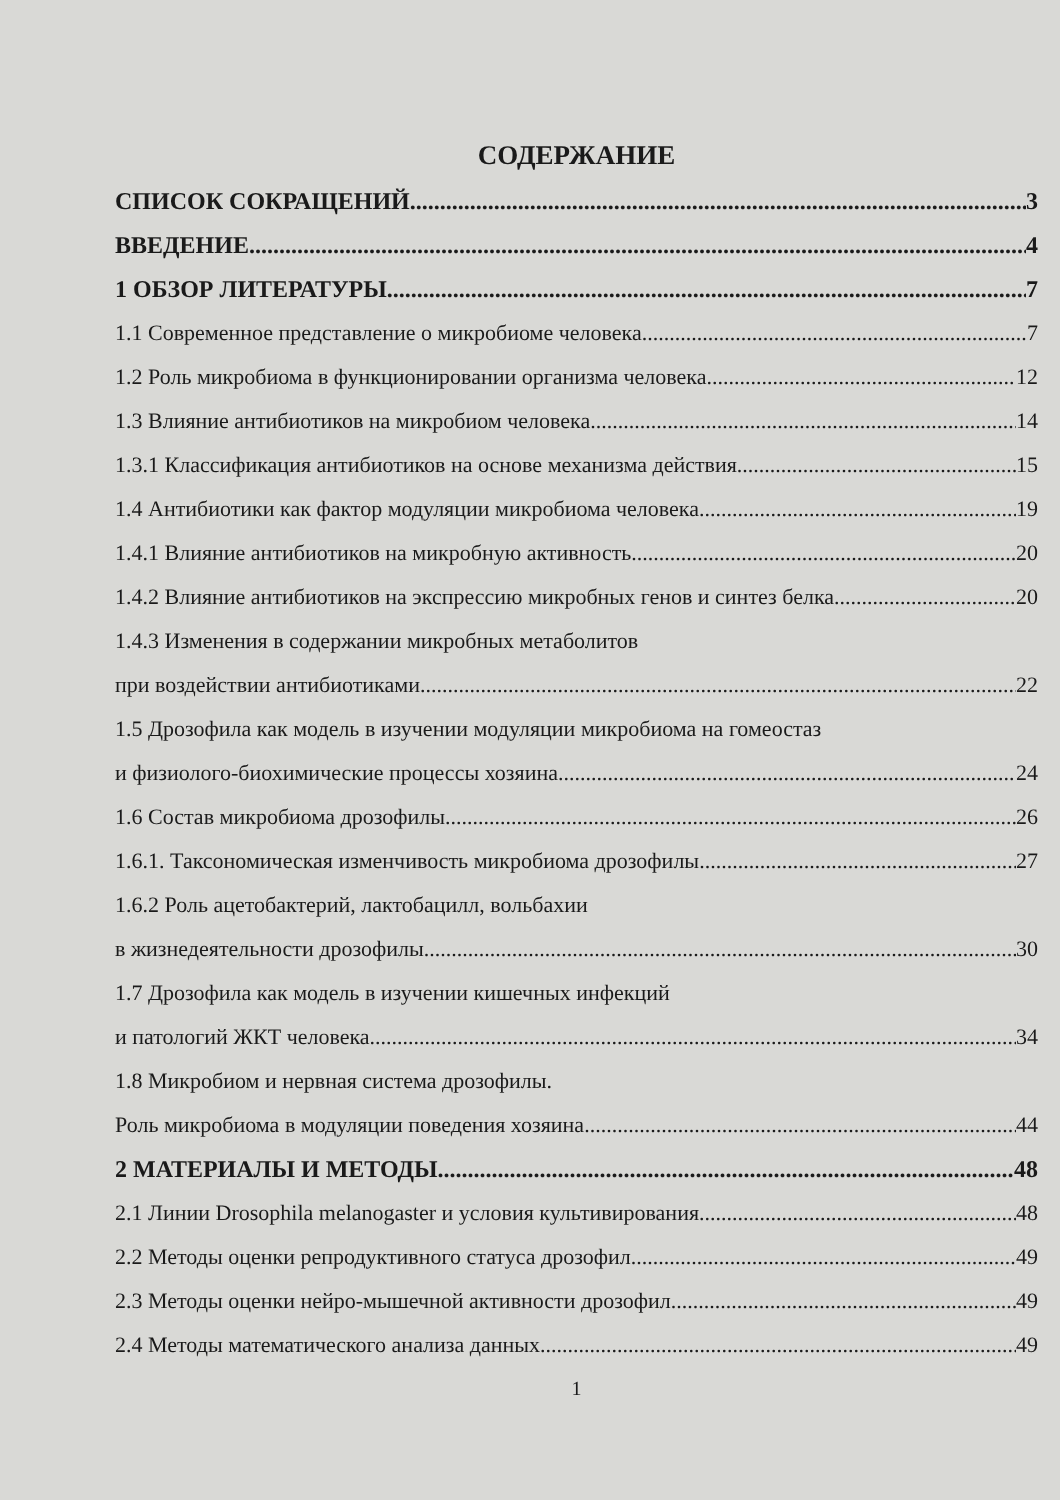СОДЕРЖАНИЕ
СПИСОК СОКРАЩЕНИЙ 3
ВВЕДЕНИЕ 4
1 ОБЗОР ЛИТЕРАТУРЫ 7
1.1 Современное представление о микробиоме человека 7
1.2 Роль микробиома в функционировании организма человека 12
1.3 Влияние антибиотиков на микробиом человека 14
1.3.1 Классификация антибиотиков на основе механизма действия 15
1.4 Антибиотики как фактор модуляции микробиома человека 19
1.4.1 Влияние антибиотиков на микробную активность 20
1.4.2 Влияние антибиотиков на экспрессию микробных генов и синтез белка 20
1.4.3 Изменения в содержании микробных метаболитов
при воздействии антибиотиками 22
1.5 Дрозофила как модель в изучении модуляции микробиома на гомеостаз
и физиолого-биохимические процессы хозяина 24
1.6 Состав микробиома дрозофилы 26
1.6.1. Таксономическая изменчивость микробиома дрозофилы 27
1.6.2 Роль ацетобактерий, лактобацилл, вольбахии
в жизнедеятельности дрозофилы 30
1.7 Дрозофила как модель в изучении кишечных инфекций
и патологий ЖКТ человека 34
1.8 Микробиом и нервная система дрозофилы.
Роль микробиома в модуляции поведения хозяина 44
2 МАТЕРИАЛЫ И МЕТОДЫ 48
2.1 Линии Drosophila melanogaster и условия культивирования 48
2.2 Методы оценки репродуктивного статуса дрозофил 49
2.3 Методы оценки нейро-мышечной активности дрозофил 49
2.4 Методы математического анализа данных 49
1